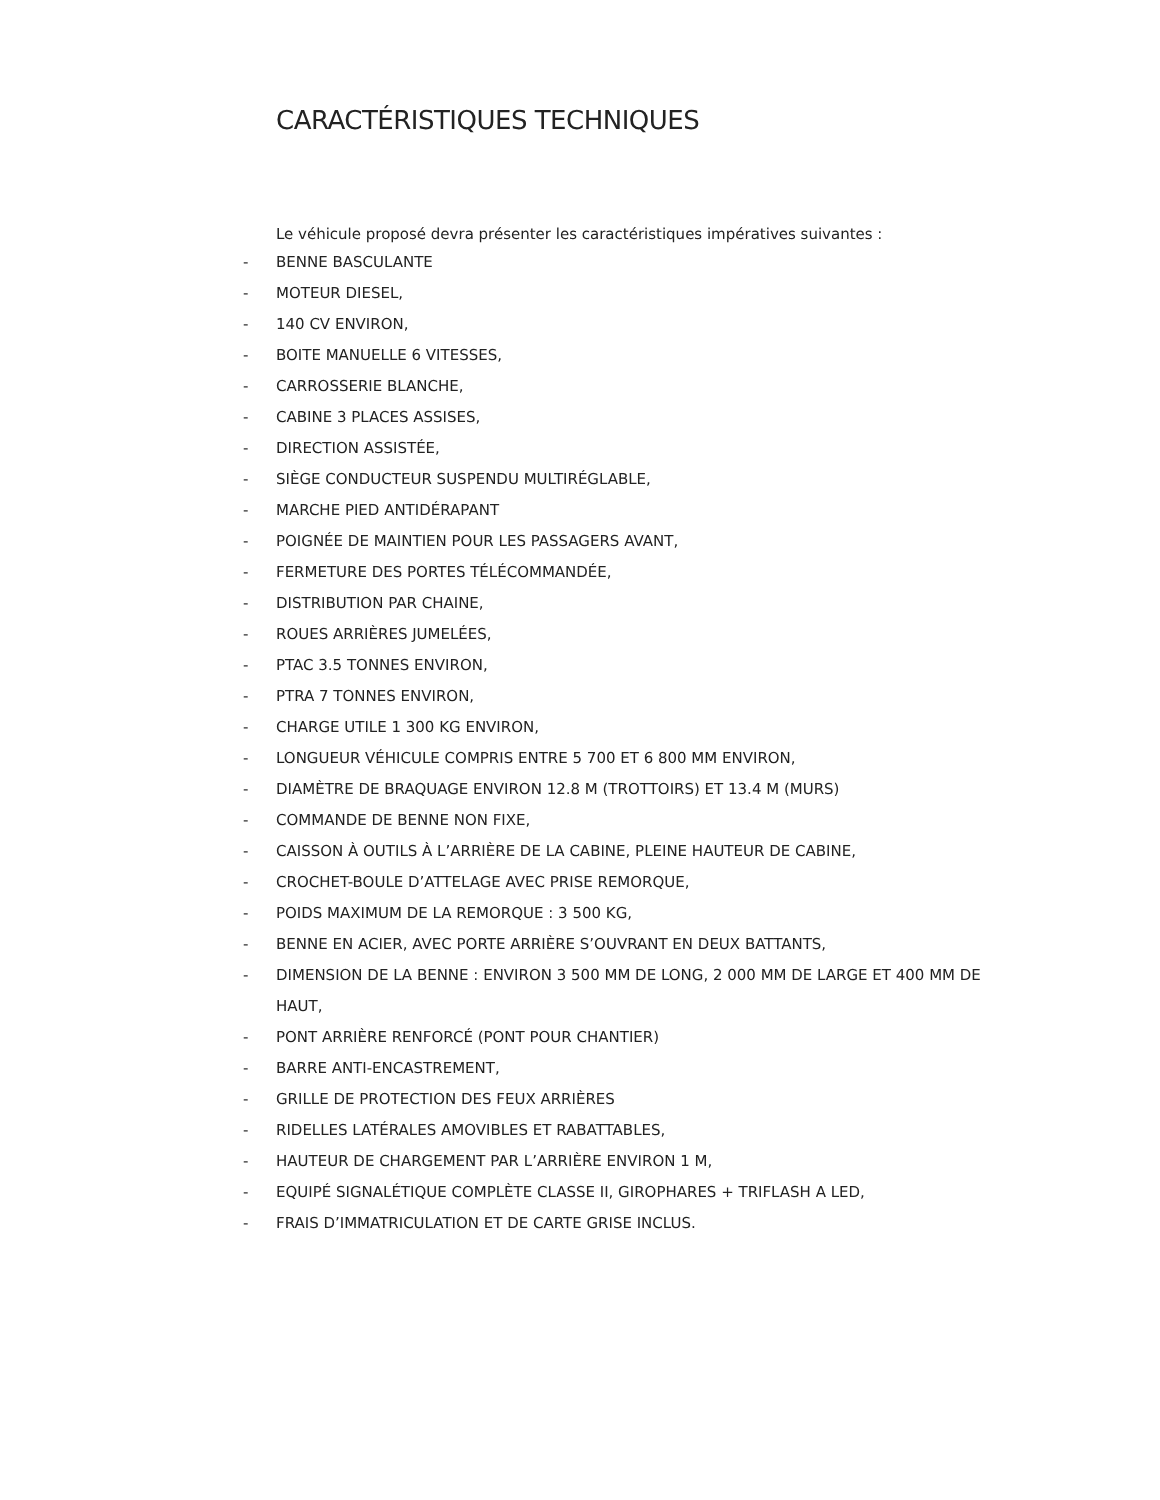CARACTÉRISTIQUES TECHNIQUES
Le véhicule proposé devra présenter les caractéristiques impératives suivantes :
- BENNE BASCULANTE
- MOTEUR DIESEL,
- 140 CV ENVIRON,
- BOITE MANUELLE 6 VITESSES,
- CARROSSERIE BLANCHE,
- CABINE 3 PLACES ASSISES,
- DIRECTION ASSISTÉE,
- SIÈGE CONDUCTEUR SUSPENDU MULTIRÉGLABLE,
- MARCHE PIED ANTIDÉRAPANT
- POIGNÉE DE MAINTIEN POUR LES PASSAGERS AVANT,
- FERMETURE DES PORTES TÉLÉCOMMANDÉE,
- DISTRIBUTION PAR CHAINE,
- ROUES ARRIÈRES JUMELÉES,
- PTAC 3.5 TONNES ENVIRON,
- PTRA 7 TONNES ENVIRON,
- CHARGE UTILE 1 300 KG ENVIRON,
- LONGUEUR VÉHICULE COMPRIS ENTRE 5 700 ET 6 800 MM ENVIRON,
- DIAMÈTRE DE BRAQUAGE ENVIRON 12.8 M (TROTTOIRS) ET 13.4 M (MURS)
- COMMANDE DE BENNE NON FIXE,
- CAISSON À OUTILS À L’ARRIÈRE DE LA CABINE, PLEINE HAUTEUR DE CABINE,
- CROCHET-BOULE D’ATTELAGE AVEC PRISE REMORQUE,
- POIDS MAXIMUM DE LA REMORQUE : 3 500 KG,
- BENNE EN ACIER, AVEC PORTE ARRIÈRE S’OUVRANT EN DEUX BATTANTS,
- DIMENSION DE LA BENNE : ENVIRON 3 500 MM DE LONG, 2 000 MM DE LARGE ET 400 MM DE HAUT,
- PONT ARRIÈRE RENFORCÉ (PONT POUR CHANTIER)
- BARRE ANTI-ENCASTREMENT,
- GRILLE DE PROTECTION DES FEUX ARRIÈRES
- RIDELLES LATÉRALES AMOVIBLES ET RABATTABLES,
- HAUTEUR DE CHARGEMENT PAR L’ARRIÈRE ENVIRON 1 M,
- EQUIPÉ SIGNALÉTIQUE COMPLÈTE CLASSE II, GIROPHARES + TRIFLASH A LED,
- FRAIS D’IMMATRICULATION ET DE CARTE GRISE INCLUS.